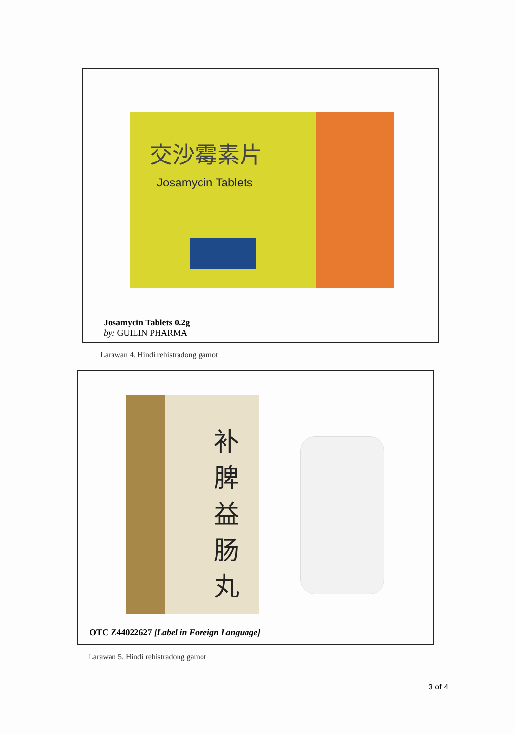交沙霉素片
Josamycin Tablets
Josamycin Tablets 0.2g
by: GUILIN PHARMA
Larawan 4. Hindi rehistradong gamot
补脾益肠丸
OTC Z44022627 [Label in Foreign Language]
Larawan 5. Hindi rehistradong gamot
3 of 4